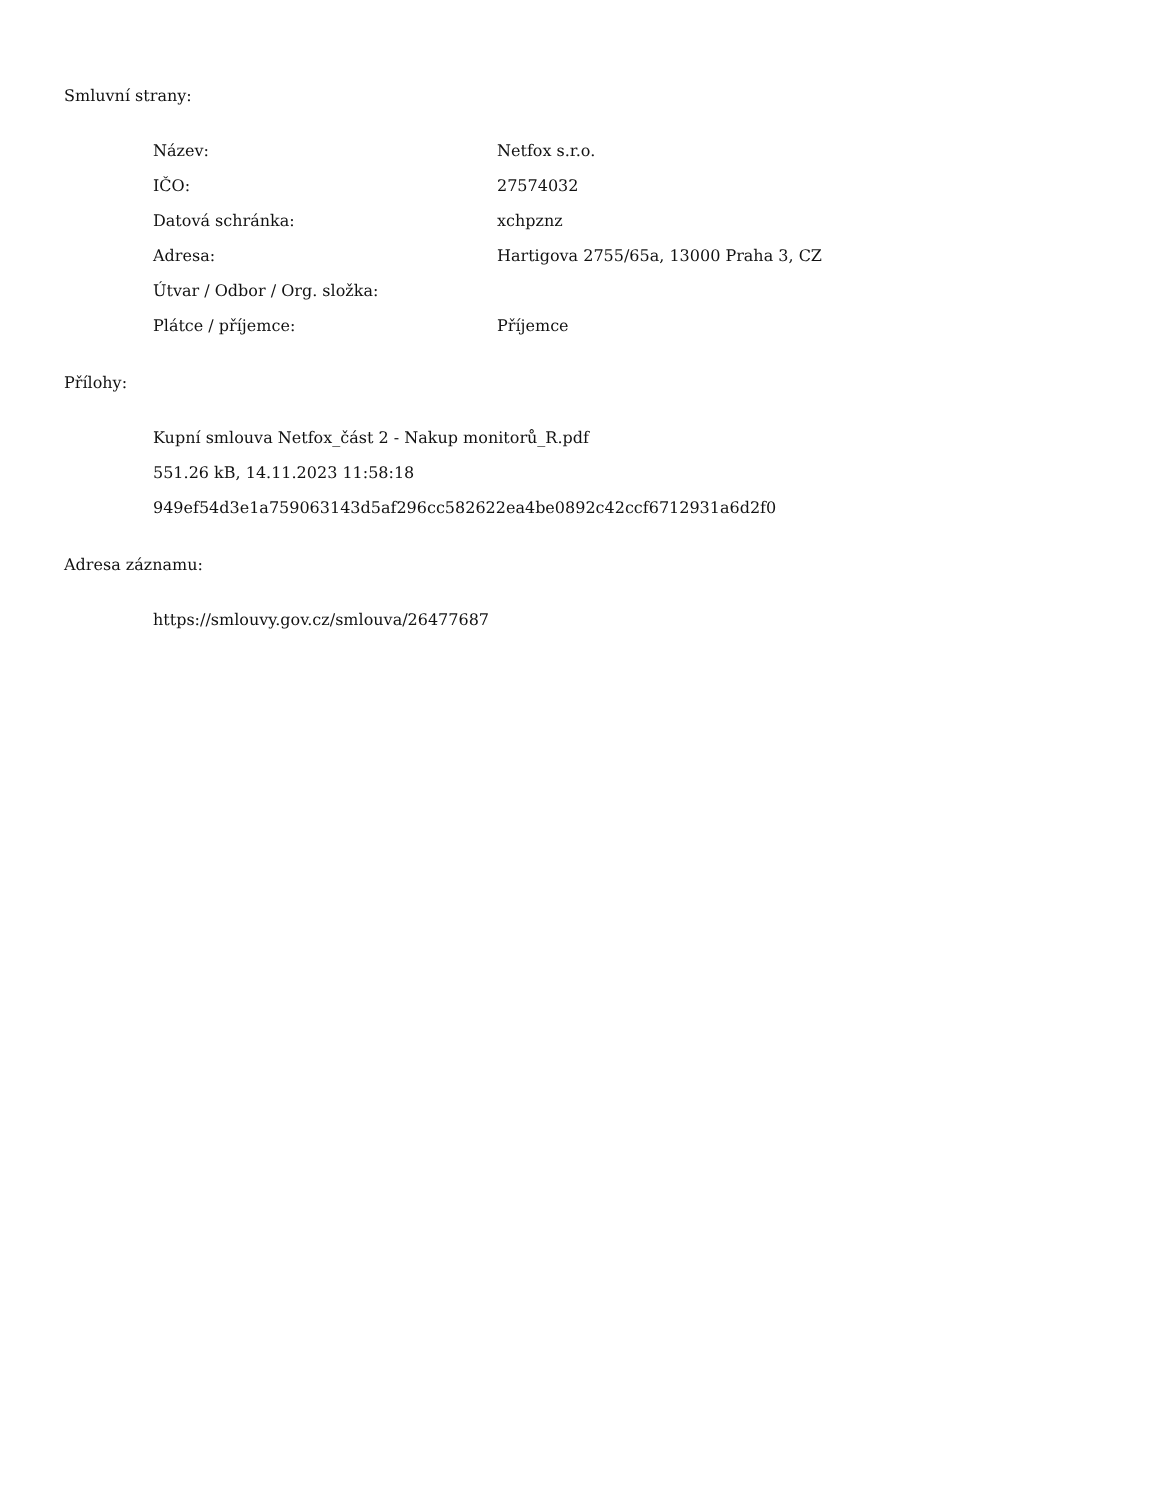Smluvní strany:
| Název: | Netfox s.r.o. |
| IČO: | 27574032 |
| Datová schránka: | xchpznz |
| Adresa: | Hartigova 2755/65a, 13000 Praha 3, CZ |
| Útvar / Odbor / Org. složka: | |
| Plátce / příjemce: | Příjemce |
Přílohy:
Kupní smlouva Netfox_část 2 - Nakup monitorů_R.pdf
551.26 kB, 14.11.2023 11:58:18
949ef54d3e1a759063143d5af296cc582622ea4be0892c42ccf6712931a6d2f0
Adresa záznamu:
https://smlouvy.gov.cz/smlouva/26477687